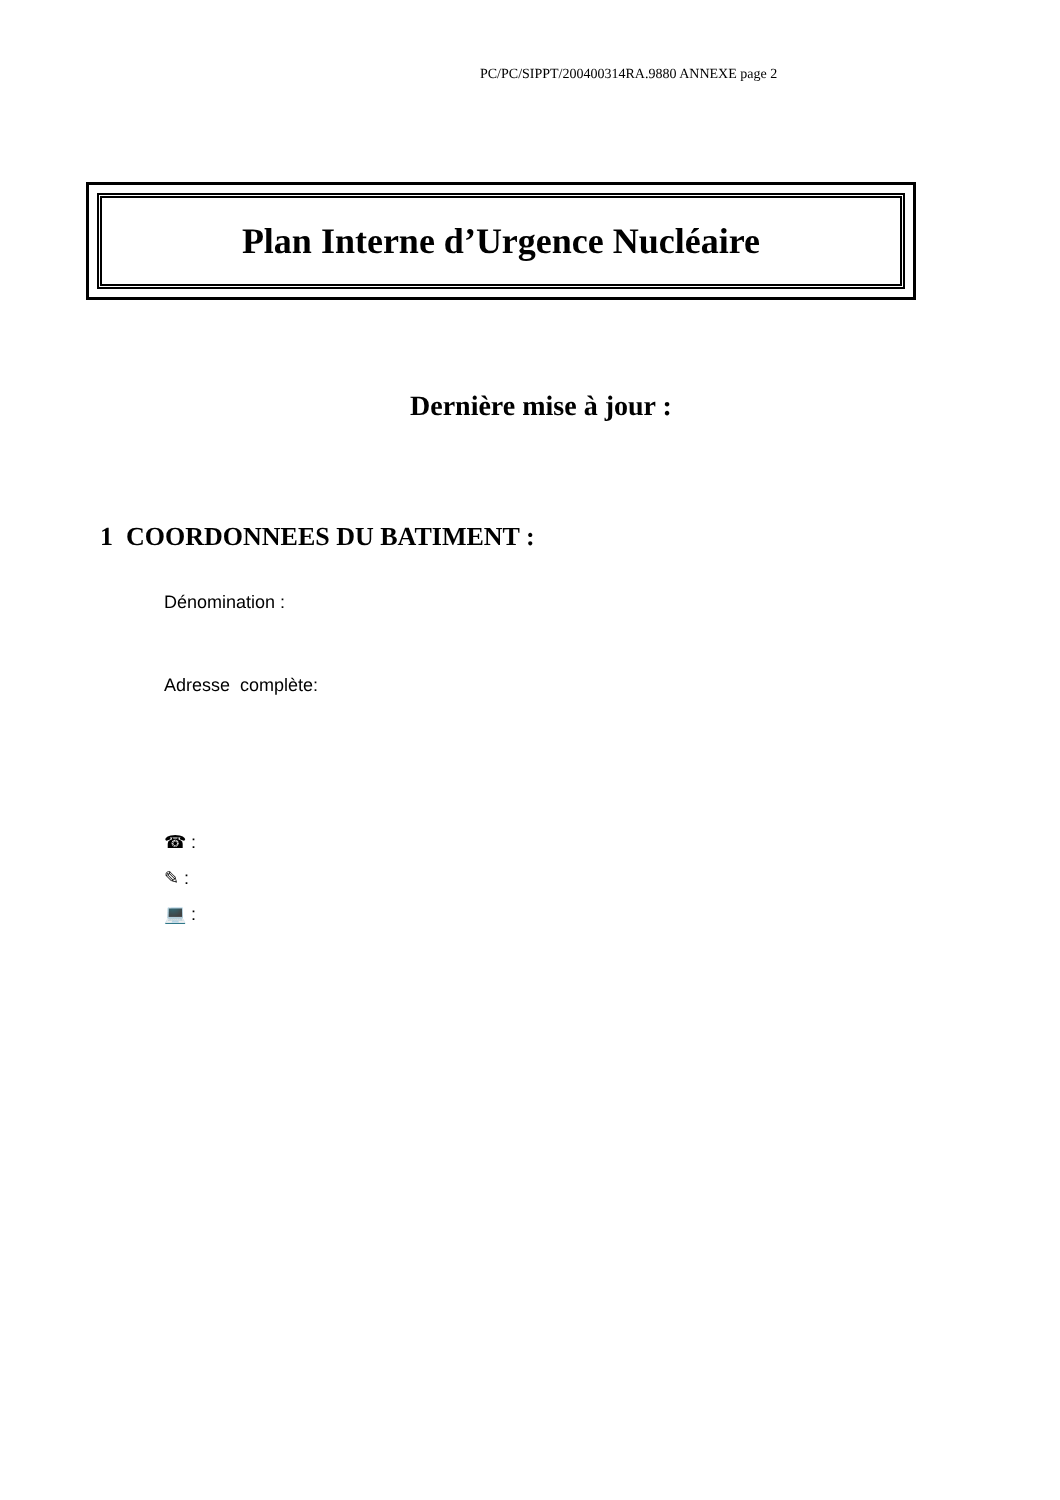PC/PC/SIPPT/200400314RA.9880 ANNEXE page 2
Plan Interne d’Urgence Nucléaire
Dernière mise à jour :
1 COORDONNEES DU BATIMENT :
Dénomination :
Adresse complète:
☎ :
✎ :
💻 :